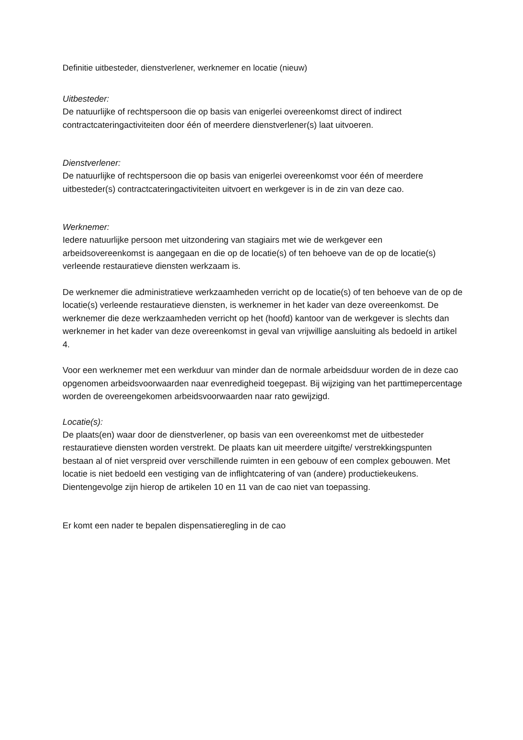Definitie uitbesteder, dienstverlener, werknemer en locatie (nieuw)
Uitbesteder:
De natuurlijke of rechtspersoon die op basis van enigerlei overeenkomst direct of indirect contractcateringactiviteiten door één of meerdere dienstverlener(s) laat uitvoeren.
Dienstverlener:
De natuurlijke of rechtspersoon die op basis van enigerlei overeenkomst voor één of meerdere uitbesteder(s) contractcateringactiviteiten uitvoert en werkgever is in de zin van deze cao.
Werknemer:
Iedere natuurlijke persoon met uitzondering van stagiairs met wie de werkgever een arbeidsovereenkomst is aangegaan en die op de locatie(s) of ten behoeve van de op de locatie(s) verleende restauratieve diensten werkzaam is.
De werknemer die administratieve werkzaamheden verricht op de locatie(s) of ten behoeve van de op de locatie(s) verleende restauratieve diensten, is werknemer in het kader van deze overeenkomst. De werknemer die deze werkzaamheden verricht op het (hoofd) kantoor van de werkgever is slechts dan werknemer in het kader van deze overeenkomst in geval van vrijwillige aansluiting als bedoeld in artikel 4.
Voor een werknemer met een werkduur van minder dan de normale arbeidsduur worden de in deze cao opgenomen arbeidsvoorwaarden naar evenredigheid toegepast. Bij wijziging van het parttimepercentage worden de overeengekomen arbeidsvoorwaarden naar rato gewijzigd.
Locatie(s):
De plaats(en) waar door de dienstverlener, op basis van een overeenkomst met de uitbesteder restauratieve diensten worden verstrekt. De plaats kan uit meerdere uitgifte/ verstrekkingspunten bestaan al of niet verspreid over verschillende ruimten in een gebouw of een complex gebouwen. Met locatie is niet bedoeld een vestiging van de inflightcatering of van (andere) productiekeukens. Dientengevolge zijn hierop de artikelen 10 en 11 van de cao niet van toepassing.
Er komt een nader te bepalen dispensatieregling in de cao